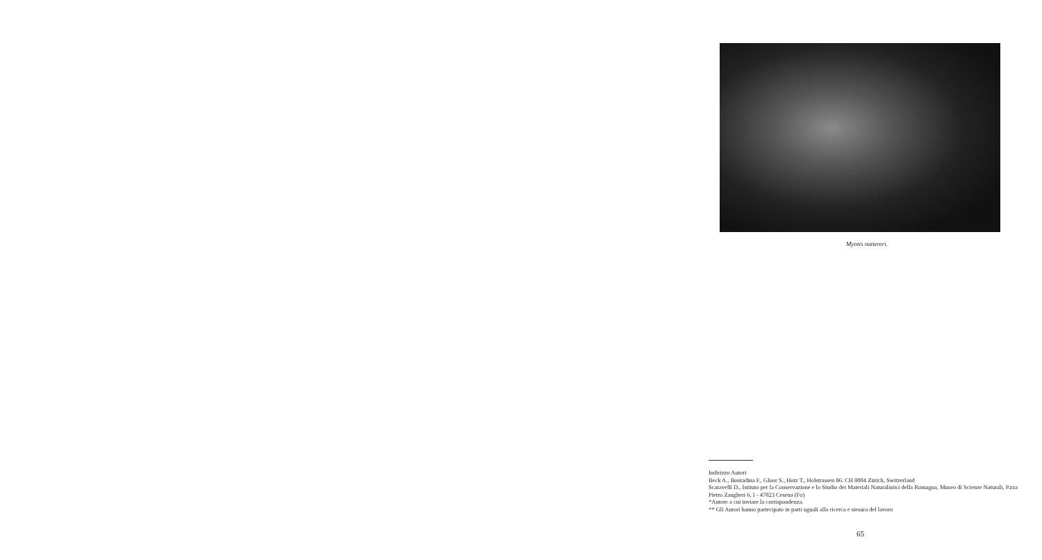Myotis nattereri.
Indirizzo Autori
Beck A., Bontadina F., Gloor S., Hotz T., Holstrassen 86. CH 8004 Zürich, Switzerland
Scaravelli D., Istituto per la Conservazione e lo Studio dei Materiali Naturalistici della Romagna, Museo di Scienze Naturali, P.zza Pietro Zangheri 6, I - 47023 Cesena (Fo)
*Autore a cui inviare la corrispondenza.
** Gli Autori hanno partecipato in parti uguali alla ricerca e stesura del lavoro
65